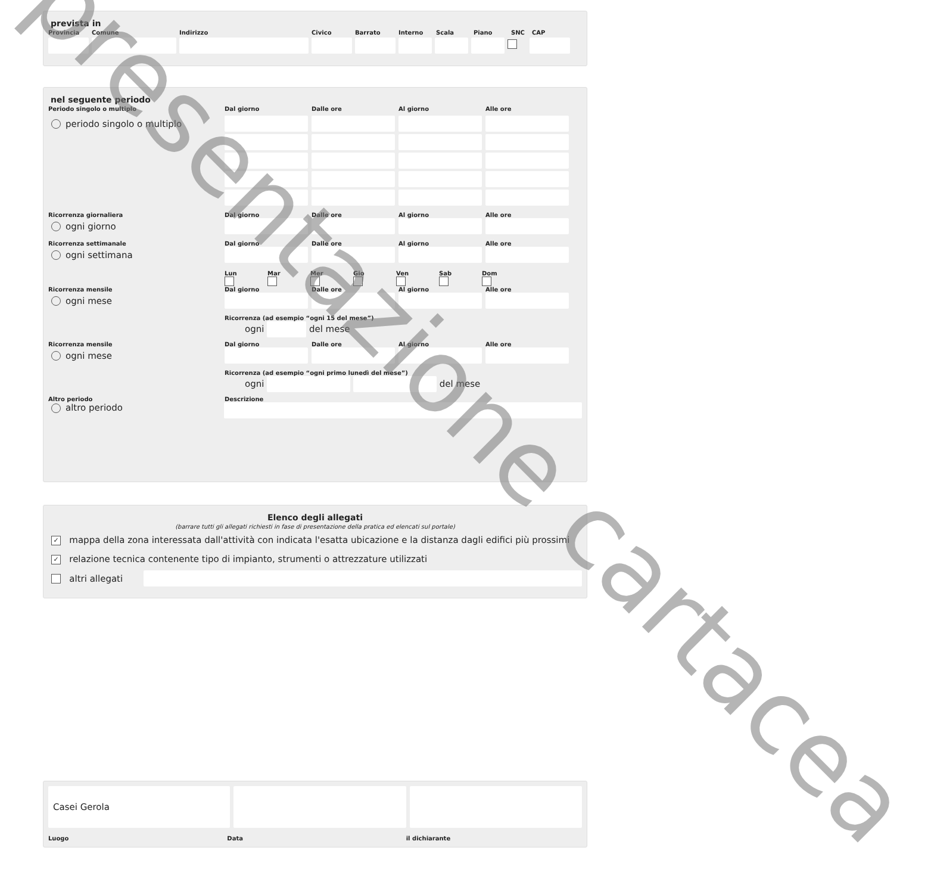prevista in
Provincia Comune Indirizzo Civico Barrato Interno Scala Piano SNC CAP
nel seguente periodo
Periodo singolo o multiplo Dal giorno Dalle ore Al giorno Alle ore
periodo singolo o multiplo
Ricorrenza giornaliera Dal giorno Dalle ore Al giorno Alle ore
ogni giorno
Ricorrenza settimanale Dal giorno Dalle ore Al giorno Alle ore
ogni settimana
Lun
Mar
Mer
Gio
Ven
Sab
Dom
Ricorrenza mensile Dal giorno Dalle ore Al giorno Alle ore
ogni mese
Ricorrenza (ad esempio “ogni 15 del mese”)
ogni del mese
Ricorrenza mensile Dal giorno Dalle ore Al giorno Alle ore
ogni mese
Ricorrenza (ad esempio “ogni primo lunedì del mese”)
ogni del mese
Altro periodo Descrizione
altro periodo
Elenco degli allegati
(barrare tutti gli allegati richiesti in fase di presentazione della pratica ed elencati sul portale)
✓ mappa della zona interessata dall'attività con indicata l'esatta ubicazione e la distanza dagli edifici più prossimi
✓ relazione tecnica contenente tipo di impianto, strumenti o attrezzature utilizzati
altri allegati
Casei Gerola
Luogo Data il dichiarante
presentazione cartacea